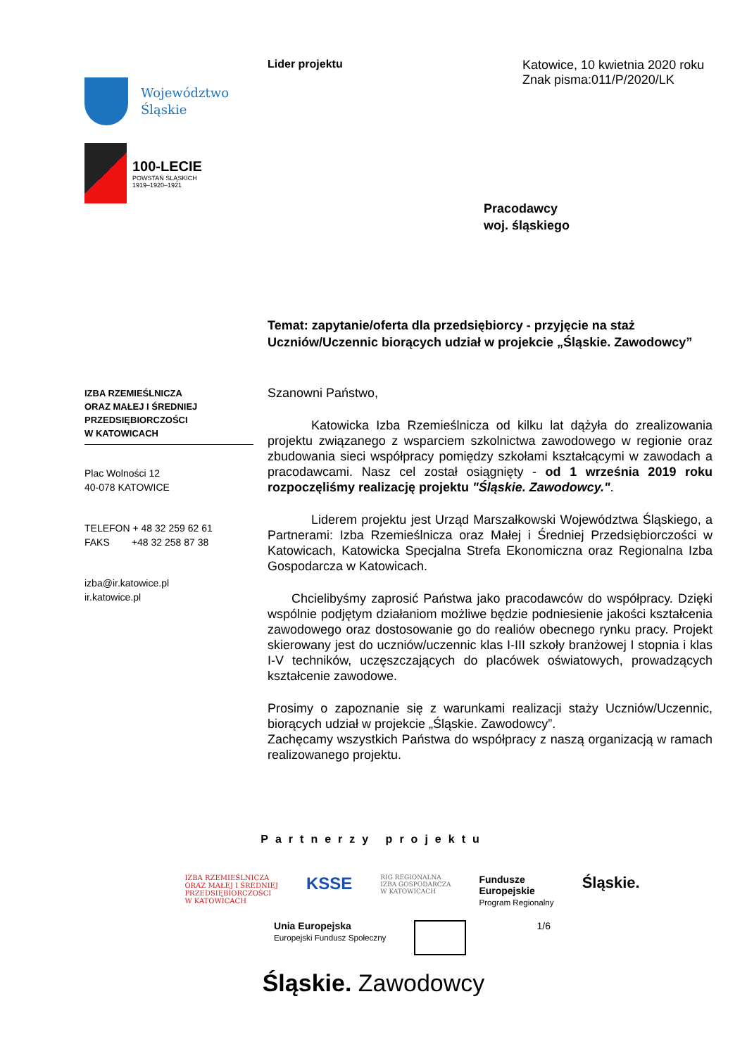Województwo
Śląskie
100-LECIE
POWSTAŃ ŚLĄSKICH
1919–1920–1921
IZBA RZEMIEŚLNICZA
ORAZ MAŁEJ I ŚREDNIEJ
PRZEDSIĘBIORCZOŚCI
W KATOWICACH
Plac Wolności 12
40-078 KATOWICE
TELEFON + 48 32 259 62 61
FAKS +48 32 258 87 38
izba@ir.katowice.pl
ir.katowice.pl
Lider projektu Katowice, 10 kwietnia 2020 roku
Znak pisma:011/P/2020/LK
Pracodawcy
woj. śląskiego
Temat: zapytanie/oferta dla przedsiębiorcy - przyjęcie na staż Uczniów/Uczennic biorących udział w projekcie „Śląskie. Zawodowcy”
Szanowni Państwo,
Katowicka Izba Rzemieślnicza od kilku lat dążyła do zrealizowania projektu związanego z wsparciem szkolnictwa zawodowego w regionie oraz zbudowania sieci współpracy pomiędzy szkołami kształcącymi w zawodach a pracodawcami. Nasz cel został osiągnięty - od 1 września 2019 roku rozpoczęliśmy realizację projektu "Śląskie. Zawodowcy.".
Liderem projektu jest Urząd Marszałkowski Województwa Śląskiego, a Partnerami: Izba Rzemieślnicza oraz Małej i Średniej Przedsiębiorczości w Katowicach, Katowicka Specjalna Strefa Ekonomiczna oraz Regionalna Izba Gospodarcza w Katowicach.
Chcielibyśmy zaprosić Państwa jako pracodawców do współpracy. Dzięki wspólnie podjętym działaniom możliwe będzie podniesienie jakości kształcenia zawodowego oraz dostosowanie go do realiów obecnego rynku pracy. Projekt skierowany jest do uczniów/uczennic klas I-III szkoły branżowej I stopnia i klas I-V techników, uczęszczających do placówek oświatowych, prowadzących kształcenie zawodowe.
Prosimy o zapoznanie się z warunkami realizacji staży Uczniów/Uczennic, biorących udział w projekcie „Śląskie. Zawodowcy”.
Zachęcamy wszystkich Państwa do współpracy z naszą organizacją w ramach realizowanego projektu.
Partnerzy projektu
IZBA RZEMIEŚLNICZA
ORAZ MAŁEJ I ŚREDNIEJ
PRZEDSIĘBIORCZOŚCI
W KATOWICACH
KSSE
RIG REGIONALNA
IZBA GOSPODARCZA
W KATOWICACH
Fundusze
Europejskie
Program Regionalny
Śląskie.
Unia Europejska
Europejski Fundusz Społeczny
1/6
Śląskie. Zawodowcy